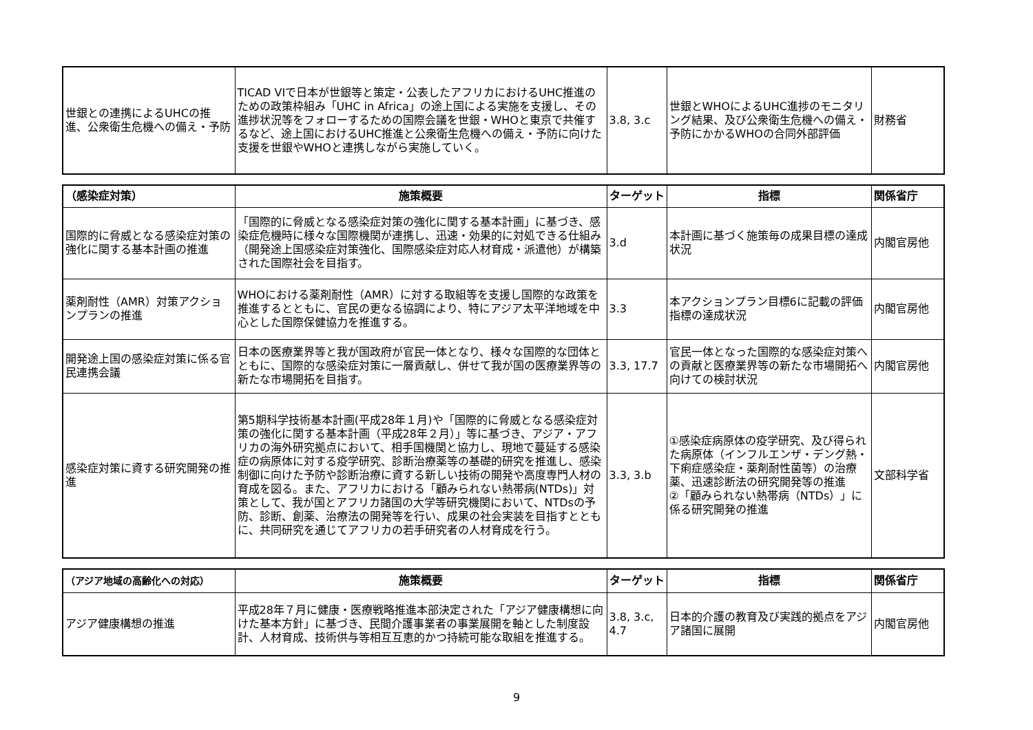| 世銀との連携によるUHCの推進、公衆衛生危機への備え・予防 | TICAD VIで日本が世銀等と策定・公表したアフリカにおけるUHC推進のための政策枠組み「UHC in Africa」の途上国による実施を支援し、その進捗状況等をフォローするための国際会議を世銀・WHOと東京で共催するなど、途上国におけるUHC推進と公衆衛生危機への備え・予防に向けた支援を世銀やWHOと連携しながら実施していく。 | 3.8, 3.c | 世銀とWHOによるUHC進捗のモニタリング結果、及び公衆衛生危機への備え・予防にかかるWHOの合同外部評価 | 財務省 |
| （感染症対策） | 施策概要 | ターゲット | 指標 | 関係省庁 |
| --- | --- | --- | --- | --- |
| 国際的に脅威となる感染症対策の強化に関する基本計画の推進 | 「国際的に脅威となる感染症対策の強化に関する基本計画」に基づき、感染症危機時に様々な国際機関が連携し、迅速・効果的に対処できる仕組み（開発途上国感染症対策強化、国際感染症対応人材育成・派遣他）が構築された国際社会を目指す。 | 3.d | 本計画に基づく施策毎の成果目標の達成状況 | 内閣官房他 |
| 薬剤耐性（AMR）対策アクションプランの推進 | WHOにおける薬剤耐性（AMR）に対する取組等を支援し国際的な政策を推進するとともに、官民の更なる協調により、特にアジア太平洋地域を中心とした国際保健協力を推進する。 | 3.3 | 本アクションプラン目標6に記載の評価指標の達成状況 | 内閣官房他 |
| 開発途上国の感染症対策に係る官民連携会議 | 日本の医療業界等と我が国政府が官民一体となり、様々な国際的な団体とともに、国際的な感染症対策に一層貢献し、併せて我が国の医療業界等の新たな市場開拓を目指す。 | 3.3, 17.7 | 官民一体となった国際的な感染症対策への貢献と医療業界等の新たな市場開拓へ向けての検討状況 | 内閣官房他 |
| 感染症対策に資する研究開発の推進 | 第5期科学技術基本計画(平成28年１月)や「国際的に脅威となる感染症対策の強化に関する基本計画（平成28年２月）」等に基づき、アジア・アフリカの海外研究拠点において、相手国機関と協力し、現地で蔓延する感染症の病原体に対する疫学研究、診断治療薬等の基礎的研究を推進し、感染制御に向けた予防や診断治療に資する新しい技術の開発や高度専門人材の育成を図る。また、アフリカにおける「顧みられない熱帯病(NTDs)」対策として、我が国とアフリカ諸国の大学等研究機関において、NTDsの予防、診断、創薬、治療法の開発等を行い、成果の社会実装を目指すとともに、共同研究を通じてアフリカの若手研究者の人材育成を行う。 | 3.3, 3.b | ①感染症病原体の疫学研究、及び得られた病原体（インフルエンザ・デング熱・下痢症感染症・薬剤耐性菌等）の治療薬、迅速診断法の研究開発等の推進 ②「顧みられない熱帯病（NTDs）」に係る研究開発の推進 | 文部科学省 |
| （アジア地域の高齢化への対応） | 施策概要 | ターゲット | 指標 | 関係省庁 |
| --- | --- | --- | --- | --- |
| アジア健康構想の推進 | 平成28年７月に健康・医療戦略推進本部決定された「アジア健康構想に向けた基本方針」に基づき、民間介護事業者の事業展開を軸とした制度設計、人材育成、技術供与等相互互恵的かつ持続可能な取組を推進する。 | 3.8, 3.c, 4.7 | 日本的介護の教育及び実践的拠点をアジア諸国に展開 | 内閣官房他 |
9